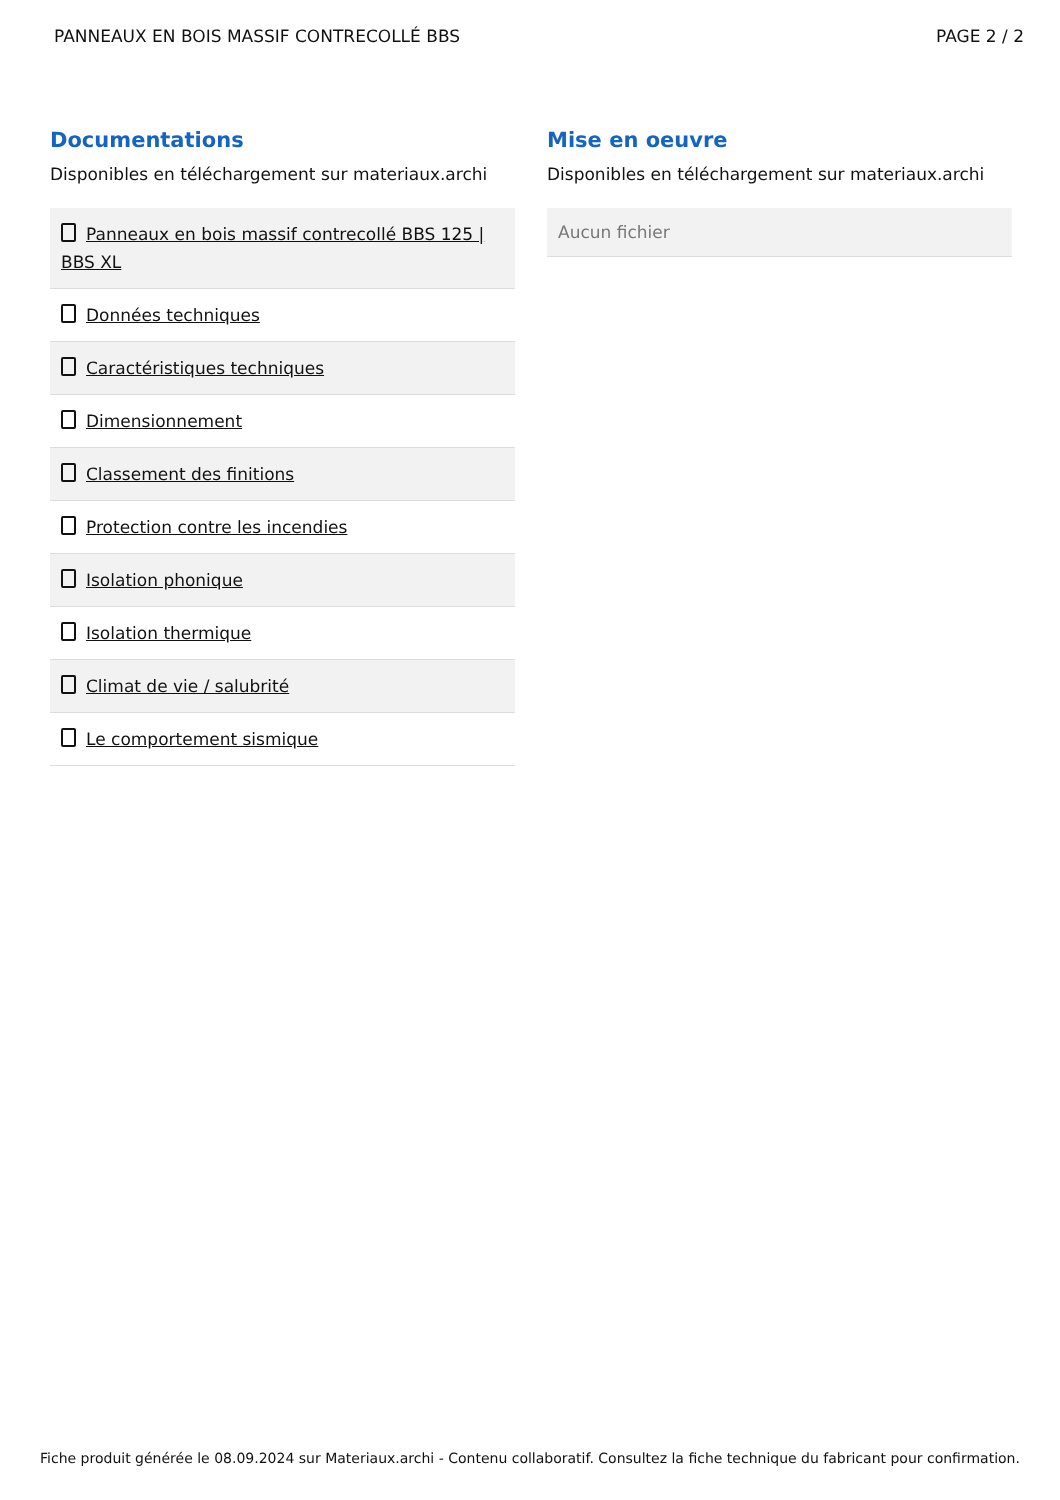PANNEAUX EN BOIS MASSIF CONTRECOLLÉ BBS PAGE 2 / 2
Documentations
Disponibles en téléchargement sur materiaux.archi
Panneaux en bois massif contrecollé BBS 125 | BBS XL
Données techniques
Caractéristiques techniques
Dimensionnement
Classement des finitions
Protection contre les incendies
Isolation phonique
Isolation thermique
Climat de vie / salubrité
Le comportement sismique
Mise en oeuvre
Disponibles en téléchargement sur materiaux.archi
Aucun fichier
Fiche produit générée le 08.09.2024 sur Materiaux.archi - Contenu collaboratif. Consultez la fiche technique du fabricant pour confirmation.